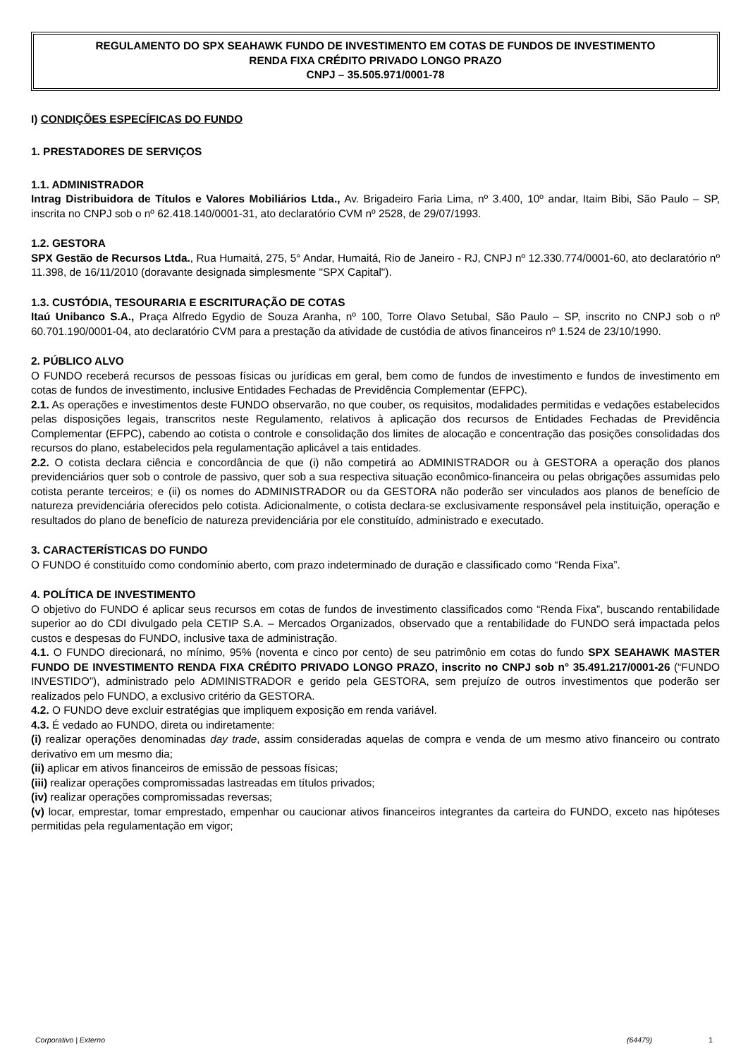REGULAMENTO DO SPX SEAHAWK FUNDO DE INVESTIMENTO EM COTAS DE FUNDOS DE INVESTIMENTO
RENDA FIXA CRÉDITO PRIVADO LONGO PRAZO
CNPJ – 35.505.971/0001-78
I) CONDIÇÕES ESPECÍFICAS DO FUNDO
1. PRESTADORES DE SERVIÇOS
1.1. ADMINISTRADOR
Intrag Distribuidora de Títulos e Valores Mobiliários Ltda., Av. Brigadeiro Faria Lima, nº 3.400, 10º andar, Itaim Bibi, São Paulo – SP, inscrita no CNPJ sob o nº 62.418.140/0001-31, ato declaratório CVM nº 2528, de 29/07/1993.
1.2. GESTORA
SPX Gestão de Recursos Ltda., Rua Humaitá, 275, 5° Andar, Humaitá, Rio de Janeiro - RJ, CNPJ nº 12.330.774/0001-60, ato declaratório nº 11.398, de 16/11/2010 (doravante designada simplesmente "SPX Capital").
1.3. CUSTÓDIA, TESOURARIA E ESCRITURAÇÃO DE COTAS
Itaú Unibanco S.A., Praça Alfredo Egydio de Souza Aranha, nº 100, Torre Olavo Setubal, São Paulo – SP, inscrito no CNPJ sob o nº 60.701.190/0001-04, ato declaratório CVM para a prestação da atividade de custódia de ativos financeiros nº 1.524 de 23/10/1990.
2. PÚBLICO ALVO
O FUNDO receberá recursos de pessoas físicas ou jurídicas em geral, bem como de fundos de investimento e fundos de investimento em cotas de fundos de investimento, inclusive Entidades Fechadas de Previdência Complementar (EFPC).
2.1. As operações e investimentos deste FUNDO observarão, no que couber, os requisitos, modalidades permitidas e vedações estabelecidos pelas disposições legais, transcritos neste Regulamento, relativos à aplicação dos recursos de Entidades Fechadas de Previdência Complementar (EFPC), cabendo ao cotista o controle e consolidação dos limites de alocação e concentração das posições consolidadas dos recursos do plano, estabelecidos pela regulamentação aplicável a tais entidades.
2.2. O cotista declara ciência e concordância de que (i) não competirá ao ADMINISTRADOR ou à GESTORA a operação dos planos previdenciários quer sob o controle de passivo, quer sob a sua respectiva situação econômico-financeira ou pelas obrigações assumidas pelo cotista perante terceiros; e (ii) os nomes do ADMINISTRADOR ou da GESTORA não poderão ser vinculados aos planos de benefício de natureza previdenciária oferecidos pelo cotista. Adicionalmente, o cotista declara-se exclusivamente responsável pela instituição, operação e resultados do plano de benefício de natureza previdenciária por ele constituído, administrado e executado.
3. CARACTERÍSTICAS DO FUNDO
O FUNDO é constituído como condomínio aberto, com prazo indeterminado de duração e classificado como “Renda Fixa”.
4. POLÍTICA DE INVESTIMENTO
O objetivo do FUNDO é aplicar seus recursos em cotas de fundos de investimento classificados como “Renda Fixa”, buscando rentabilidade superior ao do CDI divulgado pela CETIP S.A. – Mercados Organizados, observado que a rentabilidade do FUNDO será impactada pelos custos e despesas do FUNDO, inclusive taxa de administração.
4.1. O FUNDO direcionará, no mínimo, 95% (noventa e cinco por cento) de seu patrimônio em cotas do fundo SPX SEAHAWK MASTER FUNDO DE INVESTIMENTO RENDA FIXA CRÉDITO PRIVADO LONGO PRAZO, inscrito no CNPJ sob n° 35.491.217/0001-26 (“FUNDO INVESTIDO”), administrado pelo ADMINISTRADOR e gerido pela GESTORA, sem prejuízo de outros investimentos que poderão ser realizados pelo FUNDO, a exclusivo critério da GESTORA.
4.2. O FUNDO deve excluir estratégias que impliquem exposição em renda variável.
4.3. É vedado ao FUNDO, direta ou indiretamente:
(i) realizar operações denominadas day trade, assim consideradas aquelas de compra e venda de um mesmo ativo financeiro ou contrato derivativo em um mesmo dia;
(ii) aplicar em ativos financeiros de emissão de pessoas físicas;
(iii) realizar operações compromissadas lastreadas em títulos privados;
(iv) realizar operações compromissadas reversas;
(v) locar, emprestar, tomar emprestado, empenhar ou caucionar ativos financeiros integrantes da carteira do FUNDO, exceto nas hipóteses permitidas pela regulamentação em vigor;
Corporativo | Externo (64479) 1